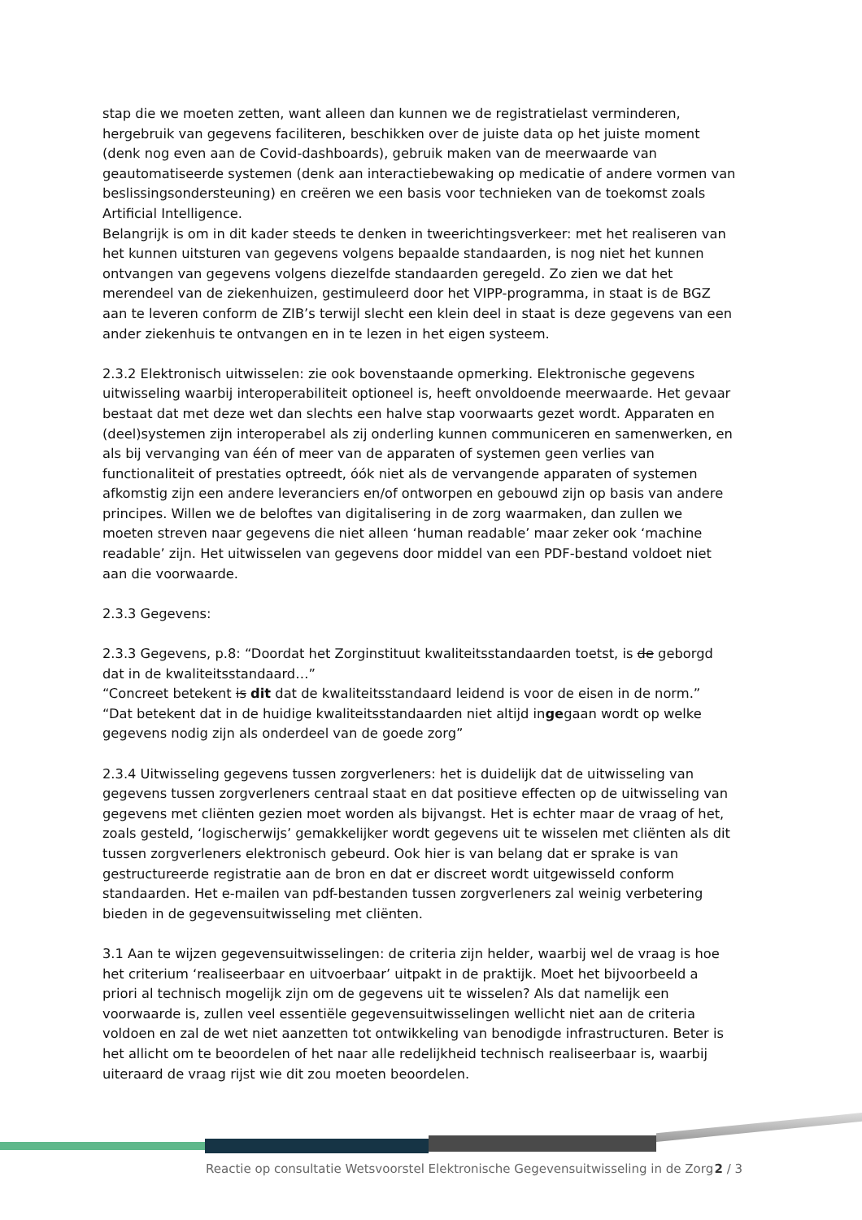stap die we moeten zetten, want alleen dan kunnen we de registratielast verminderen, hergebruik van gegevens faciliteren, beschikken over de juiste data op het juiste moment (denk nog even aan de Covid-dashboards), gebruik maken van de meerwaarde van geautomatiseerde systemen (denk aan interactiebewaking op medicatie of andere vormen van beslissingsondersteuning) en creëren we een basis voor technieken van de toekomst zoals Artificial Intelligence.
Belangrijk is om in dit kader steeds te denken in tweerichtingsverkeer: met het realiseren van het kunnen uitsturen van gegevens volgens bepaalde standaarden, is nog niet het kunnen ontvangen van gegevens volgens diezelfde standaarden geregeld. Zo zien we dat het merendeel van de ziekenhuizen, gestimuleerd door het VIPP-programma, in staat is de BGZ aan te leveren conform de ZIB’s terwijl slecht een klein deel in staat is deze gegevens van een ander ziekenhuis te ontvangen en in te lezen in het eigen systeem.
2.3.2 Elektronisch uitwisselen: zie ook bovenstaande opmerking. Elektronische gegevens uitwisseling waarbij interoperabiliteit optioneel is, heeft onvoldoende meerwaarde. Het gevaar bestaat dat met deze wet dan slechts een halve stap voorwaarts gezet wordt. Apparaten en (deel)systemen zijn interoperabel als zij onderling kunnen communiceren en samenwerken, en als bij vervanging van één of meer van de apparaten of systemen geen verlies van functionaliteit of prestaties optreedt, óók niet als de vervangende apparaten of systemen afkomstig zijn een andere leveranciers en/of ontworpen en gebouwd zijn op basis van andere principes. Willen we de beloftes van digitalisering in de zorg waarmaken, dan zullen we moeten streven naar gegevens die niet alleen ‘human readable’ maar zeker ook ‘machine readable’ zijn. Het uitwisselen van gegevens door middel van een PDF-bestand voldoet niet aan die voorwaarde.
2.3.3 Gegevens:
2.3.3 Gegevens, p.8: “Doordat het Zorginstituut kwaliteitsstandaarden toetst, is de geborgd dat in de kwaliteitsstandaard…”
“Concreet betekent is dit dat de kwaliteitsstandaard leidend is voor de eisen in de norm.”
“Dat betekent dat in de huidige kwaliteitsstandaarden niet altijd ingegaan wordt op welke gegevens nodig zijn als onderdeel van de goede zorg”
2.3.4 Uitwisseling gegevens tussen zorgverleners: het is duidelijk dat de uitwisseling van gegevens tussen zorgverleners centraal staat en dat positieve effecten op de uitwisseling van gegevens met cliënten gezien moet worden als bijvangst. Het is echter maar de vraag of het, zoals gesteld, ‘logischerwijs’ gemakkelijker wordt gegevens uit te wisselen met cliënten als dit tussen zorgverleners elektronisch gebeurd. Ook hier is van belang dat er sprake is van gestructureerde registratie aan de bron en dat er discreet wordt uitgewisseld conform standaarden. Het e-mailen van pdf-bestanden tussen zorgverleners zal weinig verbetering bieden in de gegevensuitwisseling met cliënten.
3.1 Aan te wijzen gegevensuitwisselingen: de criteria zijn helder, waarbij wel de vraag is hoe het criterium ‘realiseerbaar en uitvoerbaar’ uitpakt in de praktijk. Moet het bijvoorbeeld a priori al technisch mogelijk zijn om de gegevens uit te wisselen? Als dat namelijk een voorwaarde is, zullen veel essentiële gegevensuitwisselingen wellicht niet aan de criteria voldoen en zal de wet niet aanzetten tot ontwikkeling van benodigde infrastructuren. Beter is het allicht om te beoordelen of het naar alle redelijkheid technisch realiseerbaar is, waarbij uiteraard de vraag rijst wie dit zou moeten beoordelen.
Reactie op consultatie Wetsvoorstel Elektronische Gegevensuitwisseling in de Zorg 2 / 3